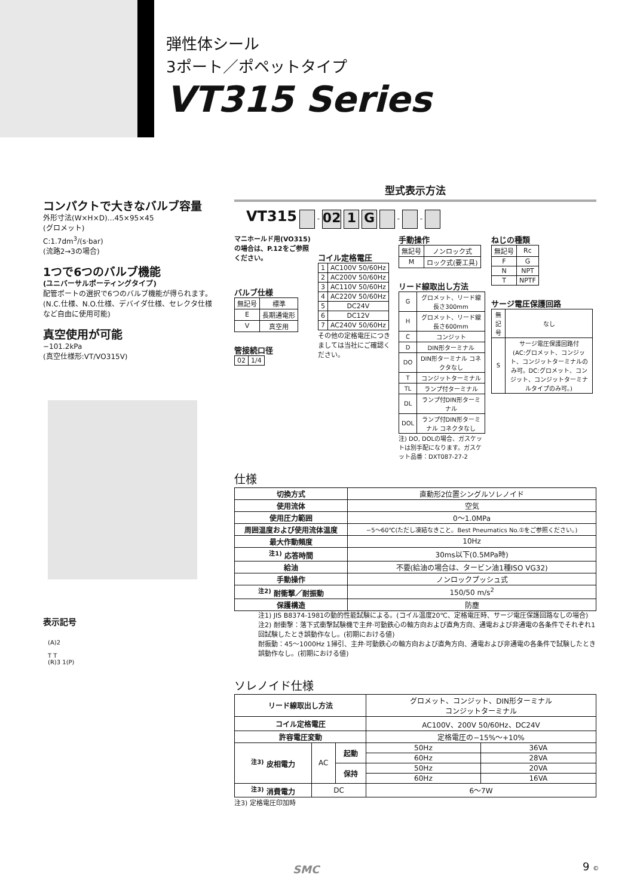弾性体シール
3ポート／ポペットタイプ
VT315 Series
コンパクトで大きなバルブ容量
外形寸法(W×H×D)…45×95×45
(グロメット)
C:1.7dm<sup>3</sup>/(s·bar)
(流路2→3の場合)
1つで6つのバルブ機能
(ユニバーサルポーティングタイプ)
配管ポートの選択で6つのバルブ機能が得られます。(N.C.仕様、N.O.仕様、デバイダ仕様、セレクタ仕様など自由に使用可能)
真空使用が可能
−101.2kPa
(真空仕様形:VT/VO315V)
表示記号
(A)2
T T
(R)3 1(P)
型式表示方法
VT315 - 02 1 G - -
マニホールド用(VO315)の場合は、P.12をご参照ください。
バルブ仕様
| 無記号 | 標準 |
| E | 長期通電形 |
| V | 真空用 |
管接続口径
| 02 | 1/4 |
コイル定格電圧
| 1 | AC100V 50/60Hz |
| 2 | AC200V 50/60Hz |
| 3 | AC110V 50/60Hz |
| 4 | AC220V 50/60Hz |
| 5 | DC24V |
| 6 | DC12V |
| 7 | AC240V 50/60Hz |
その他の定格電圧につきましては当社にご確認ください。
手動操作
| 無記号 | ノンロック式 |
| M | ロック式(要工具) |
リード線取出し方法
| G | グロメット、リード線長さ300mm |
| H | グロメット、リード線長さ600mm |
| C | コンジット |
| D | DIN形ターミナル |
| DO | DIN形ターミナル コネクタなし |
| T | コンジットターミナル |
| TL | ランプ付ターミナル |
| DL | ランプ付DIN形ターミナル |
| DOL | ランプ付DIN形ターミナル コネクタなし |
注) DO, DOLの場合、ガスケットは別手配になります。ガスケット品番：DXT087-27-2
ねじの種類
| 無記号 | Rc |
| F | G |
| N | NPT |
| T | NPTF |
サージ電圧保護回路
| 無記号 | なし |
| S | サージ電圧保護回路付 (AC:グロメット、コンジット、コンジットターミナルのみ可。DC:グロメット、コンジット、コンジットターミナルタイプのみ可。) |
仕様
| 切換方式 | 直動形2位置シングルソレノイド |
| 使用流体 | 空気 |
| 使用圧力範囲 | 0〜1.0MPa |
| 周囲温度および使用流体温度 | −5〜60℃(ただし凍結なきこと。Best Pneumatics No.①をご参照ください。) |
| 最大作動頻度 | 10Hz |
| <sup>注1)</sup> 応答時間 | 30ms以下(0.5MPa時) |
| 給油 | 不要(給油の場合は、タービン油1種ISO VG32) |
| 手動操作 | ノンロックプッシュ式 |
| <sup>注2)</sup> 耐衝撃／耐振動 | 150/50 m/s<sup>2</sup> |
| 保護構造 | 防塵 |
注1) JIS B8374-1981の動的性能試験による。(コイル温度20℃、定格電圧時、サージ電圧保護回路なしの場合)
注2) 耐衝撃：落下式衝撃試験機で主弁·可動鉄心の軸方向および直角方向、通電および非通電の各条件でそれぞれ1回試験したとき誤動作なし。(初期における値)
耐振動：45〜1000Hz 1掃引、主弁·可動鉄心の軸方向および直角方向、通電および非通電の各条件で試験したとき誤動作なし。(初期における値)
ソレノイド仕様
| リード線取出し方法 | | | グロメット、コンジット、DIN形ターミナル コンジットターミナル | |
| コイル定格電圧 | | | AC100V、200V 50/60Hz、DC24V | |
| 許容電圧変動 | | | 定格電圧の−15%〜+10% | |
| <sup>注3)</sup> 皮相電力 | AC | 起動 | 50Hz | 36VA |
| | | | 60Hz | 28VA |
| | | 保持 | 50Hz | 20VA |
| | | | 60Hz | 16VA |
| <sup>注3)</sup> 消費電力 | DC | | 6〜7W | |
注3) 定格電圧印加時
SMC 9 ©